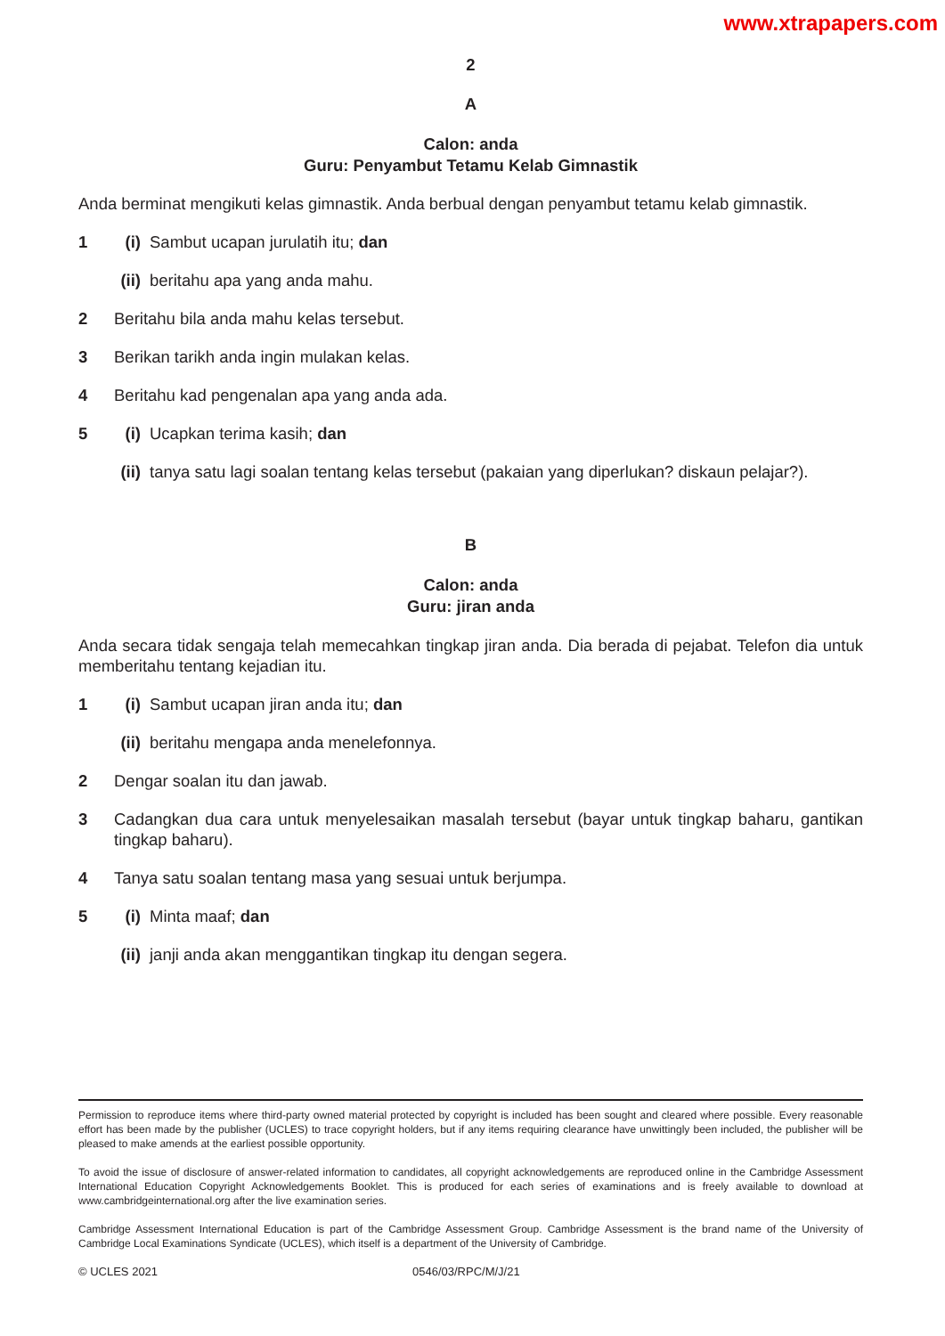www.xtrapapers.com
2
A
Calon: anda
Guru: Penyambut Tetamu Kelab Gimnastik
Anda berminat mengikuti kelas gimnastik. Anda berbual dengan penyambut tetamu kelab gimnastik.
1 (i) Sambut ucapan jurulatih itu; dan
(ii) beritahu apa yang anda mahu.
2 Beritahu bila anda mahu kelas tersebut.
3 Berikan tarikh anda ingin mulakan kelas.
4 Beritahu kad pengenalan apa yang anda ada.
5 (i) Ucapkan terima kasih; dan
(ii) tanya satu lagi soalan tentang kelas tersebut (pakaian yang diperlukan? diskaun pelajar?).
B
Calon: anda
Guru: jiran anda
Anda secara tidak sengaja telah memecahkan tingkap jiran anda. Dia berada di pejabat. Telefon dia untuk memberitahu tentang kejadian itu.
1 (i) Sambut ucapan jiran anda itu; dan
(ii) beritahu mengapa anda menelefonnya.
2 Dengar soalan itu dan jawab.
3 Cadangkan dua cara untuk menyelesaikan masalah tersebut (bayar untuk tingkap baharu, gantikan tingkap baharu).
4 Tanya satu soalan tentang masa yang sesuai untuk berjumpa.
5 (i) Minta maaf; dan
(ii) janji anda akan menggantikan tingkap itu dengan segera.
Permission to reproduce items where third-party owned material protected by copyright is included has been sought and cleared where possible. Every reasonable effort has been made by the publisher (UCLES) to trace copyright holders, but if any items requiring clearance have unwittingly been included, the publisher will be pleased to make amends at the earliest possible opportunity.
To avoid the issue of disclosure of answer-related information to candidates, all copyright acknowledgements are reproduced online in the Cambridge Assessment International Education Copyright Acknowledgements Booklet. This is produced for each series of examinations and is freely available to download at www.cambridgeinternational.org after the live examination series.
Cambridge Assessment International Education is part of the Cambridge Assessment Group. Cambridge Assessment is the brand name of the University of Cambridge Local Examinations Syndicate (UCLES), which itself is a department of the University of Cambridge.
© UCLES 2021 0546/03/RPC/M/J/21